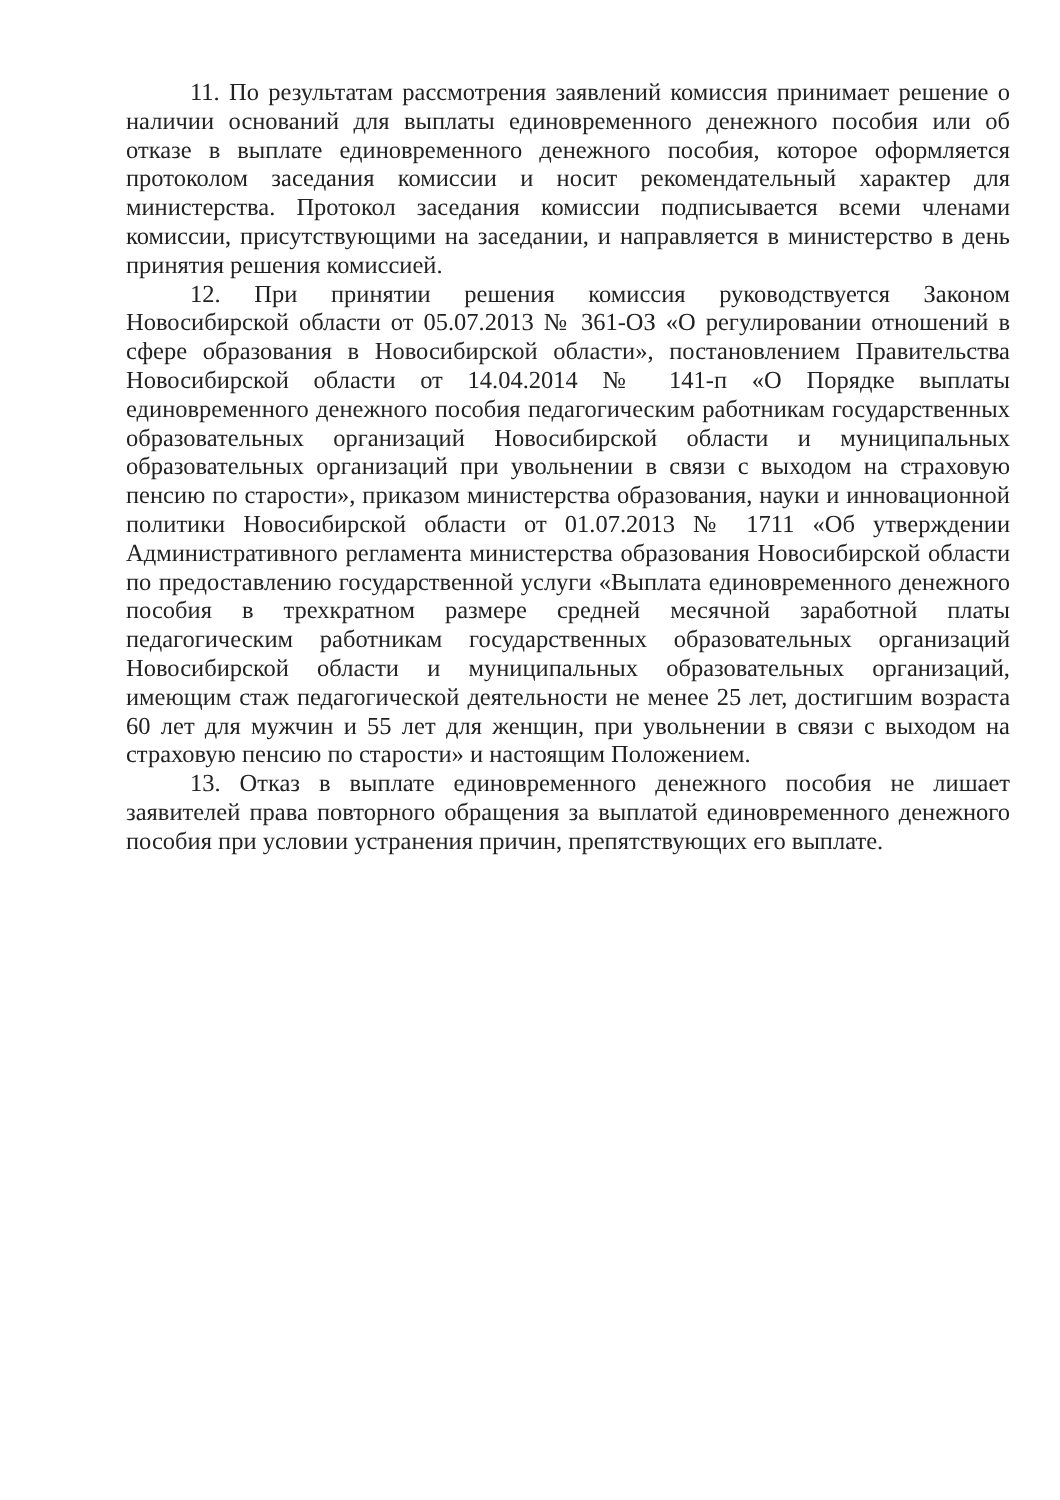11. По результатам рассмотрения заявлений комиссия принимает решение о наличии оснований для выплаты единовременного денежного пособия или об отказе в выплате единовременного денежного пособия, которое оформляется протоколом заседания комиссии и носит рекомендательный характер для министерства. Протокол заседания комиссии подписывается всеми членами комиссии, присутствующими на заседании, и направляется в министерство в день принятия решения комиссией.
12. При принятии решения комиссия руководствуется Законом Новосибирской области от 05.07.2013 № 361-ОЗ «О регулировании отношений в сфере образования в Новосибирской области», постановлением Правительства Новосибирской области от 14.04.2014 № 141-п «О Порядке выплаты единовременного денежного пособия педагогическим работникам государственных образовательных организаций Новосибирской области и муниципальных образовательных организаций при увольнении в связи с выходом на страховую пенсию по старости», приказом министерства образования, науки и инновационной политики Новосибирской области от 01.07.2013 № 1711 «Об утверждении Административного регламента министерства образования Новосибирской области по предоставлению государственной услуги «Выплата единовременного денежного пособия в трехкратном размере средней месячной заработной платы педагогическим работникам государственных образовательных организаций Новосибирской области и муниципальных образовательных организаций, имеющим стаж педагогической деятельности не менее 25 лет, достигшим возраста 60 лет для мужчин и 55 лет для женщин, при увольнении в связи с выходом на страховую пенсию по старости» и настоящим Положением.
13. Отказ в выплате единовременного денежного пособия не лишает заявителей права повторного обращения за выплатой единовременного денежного пособия при условии устранения причин, препятствующих его выплате.